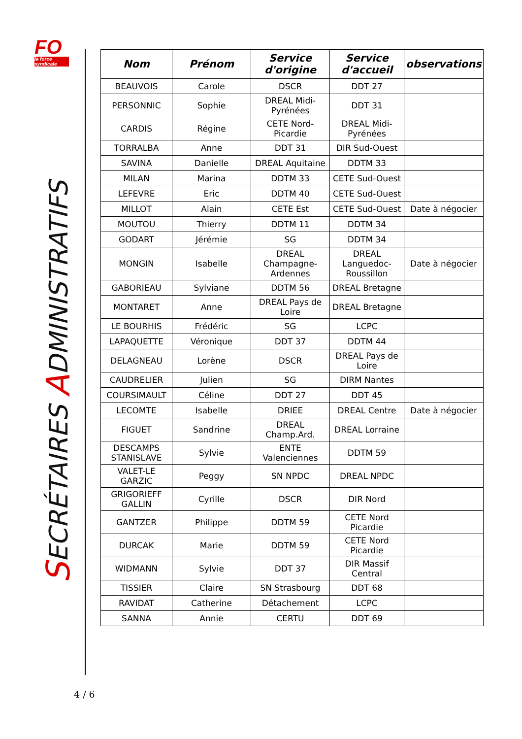FO
la force syndicale
SECRÉTAIRES ADMINISTRATIFS
| Nom | Prénom | Service d'origine | Service d'accueil | observations |
| --- | --- | --- | --- | --- |
| BEAUVOIS | Carole | DSCR | DDT 27 | |
| PERSONNIC | Sophie | DREAL Midi-Pyrénées | DDT 31 | |
| CARDIS | Régine | CETE Nord-Picardie | DREAL Midi-Pyrénées | |
| TORRALBA | Anne | DDT 31 | DIR Sud-Ouest | |
| SAVINA | Danielle | DREAL Aquitaine | DDTM 33 | |
| MILAN | Marina | DDTM 33 | CETE Sud-Ouest | |
| LEFEVRE | Eric | DDTM 40 | CETE Sud-Ouest | |
| MILLOT | Alain | CETE Est | CETE Sud-Ouest | Date à négocier |
| MOUTOU | Thierry | DDTM 11 | DDTM 34 | |
| GODART | Jérémie | SG | DDTM 34 | |
| MONGIN | Isabelle | DREAL Champagne-Ardennes | DREAL Languedoc-Roussillon | Date à négocier |
| GABORIEAU | Sylviane | DDTM 56 | DREAL Bretagne | |
| MONTARET | Anne | DREAL Pays de Loire | DREAL Bretagne | |
| LE BOURHIS | Frédéric | SG | LCPC | |
| LAPAQUETTE | Véronique | DDT 37 | DDTM 44 | |
| DELAGNEAU | Lorène | DSCR | DREAL Pays de Loire | |
| CAUDRELIER | Julien | SG | DIRM Nantes | |
| COURSIMAULT | Céline | DDT 27 | DDT 45 | |
| LECOMTE | Isabelle | DRIEE | DREAL Centre | Date à négocier |
| FIGUET | Sandrine | DREAL Champ.Ard. | DREAL Lorraine | |
| DESCAMPS STANISLAVE | Sylvie | ENTE Valenciennes | DDTM 59 | |
| VALET-LE GARZIC | Peggy | SN NPDC | DREAL NPDC | |
| GRIGORIEFF GALLIN | Cyrille | DSCR | DIR Nord | |
| GANTZER | Philippe | DDTM 59 | CETE Nord Picardie | |
| DURCAK | Marie | DDTM 59 | CETE Nord Picardie | |
| WIDMANN | Sylvie | DDT 37 | DIR Massif Central | |
| TISSIER | Claire | SN Strasbourg | DDT 68 | |
| RAVIDAT | Catherine | Détachement | LCPC | |
| SANNA | Annie | CERTU | DDT 69 | |
4 / 6